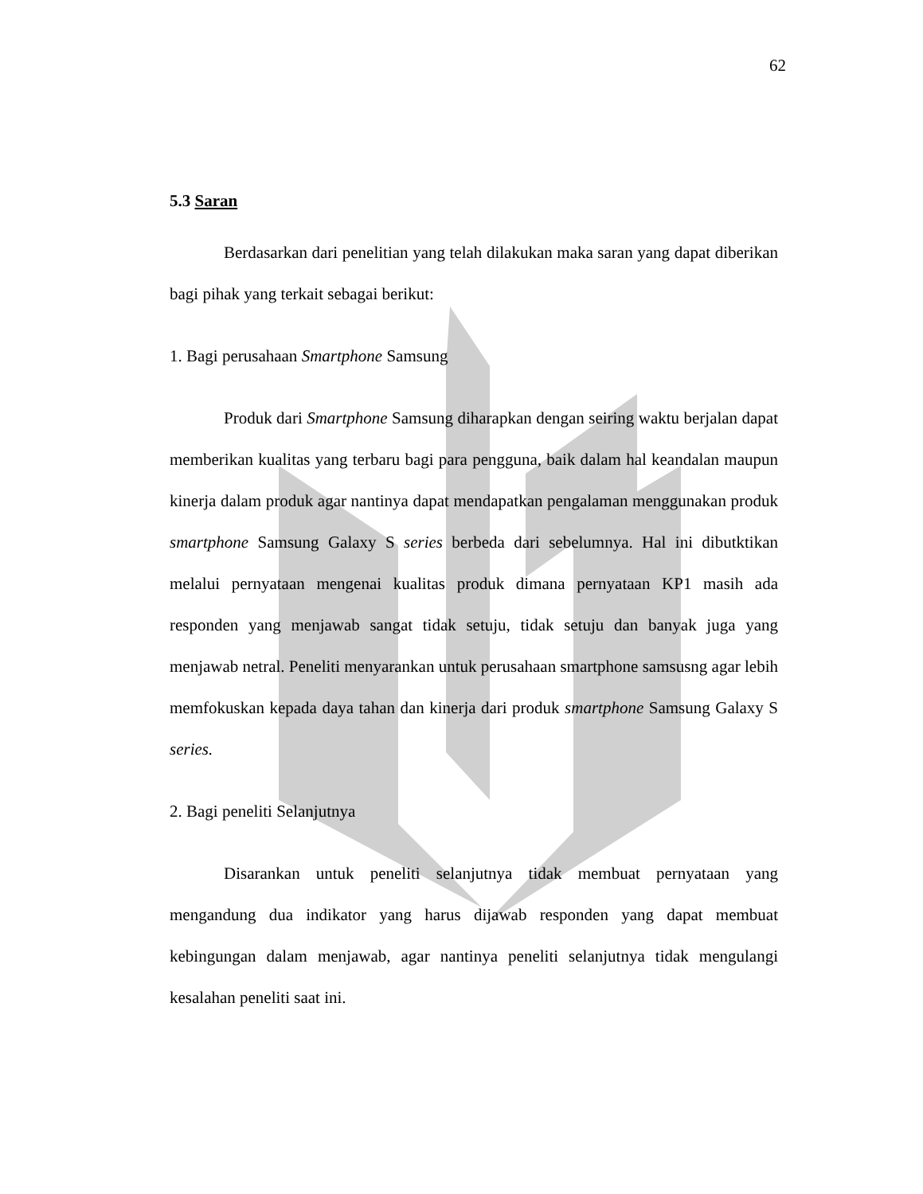62
5.3 Saran
Berdasarkan dari penelitian yang telah dilakukan maka saran yang dapat diberikan bagi pihak yang terkait sebagai berikut:
1. Bagi perusahaan Smartphone Samsung
Produk dari Smartphone Samsung diharapkan dengan seiring waktu berjalan dapat memberikan kualitas yang terbaru bagi para pengguna, baik dalam hal keandalan maupun kinerja dalam produk agar nantinya dapat mendapatkan pengalaman menggunakan produk smartphone Samsung Galaxy S series berbeda dari sebelumnya. Hal ini dibutktikan melalui pernyataan mengenai kualitas produk dimana pernyataan KP1 masih ada responden yang menjawab sangat tidak setuju, tidak setuju dan banyak juga yang menjawab netral. Peneliti menyarankan untuk perusahaan smartphone samsusng agar lebih memfokuskan kepada daya tahan dan kinerja dari produk smartphone Samsung Galaxy S series.
2. Bagi peneliti Selanjutnya
Disarankan untuk peneliti selanjutnya tidak membuat pernyataan yang mengandung dua indikator yang harus dijawab responden yang dapat membuat kebingungan dalam menjawab, agar nantinya peneliti selanjutnya tidak mengulangi kesalahan peneliti saat ini.